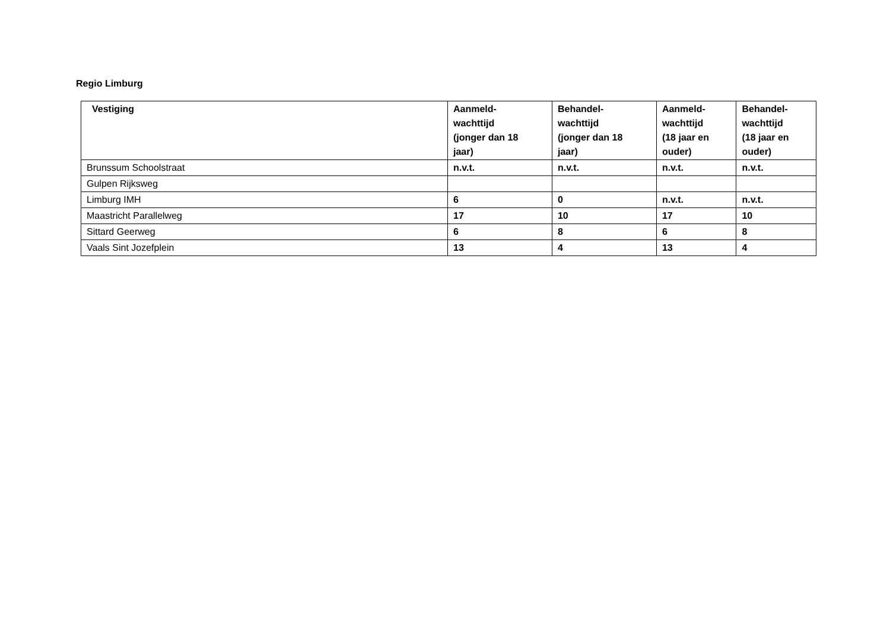Regio Limburg
| Vestiging | Aanmeld- wachttijd (jonger dan 18 jaar) | Behandel- wachttijd (jonger dan 18 jaar) | Aanmeld- wachttijd (18 jaar en ouder) | Behandel- wachttijd (18 jaar en ouder) |
| --- | --- | --- | --- | --- |
| Brunssum Schoolstraat | n.v.t. | n.v.t. | n.v.t. | n.v.t. |
| Gulpen Rijksweg | | | | |
| Limburg IMH | 6 | 0 | n.v.t. | n.v.t. |
| Maastricht Parallelweg | 17 | 10 | 17 | 10 |
| Sittard Geerweg | 6 | 8 | 6 | 8 |
| Vaals Sint Jozefplein | 13 | 4 | 13 | 4 |